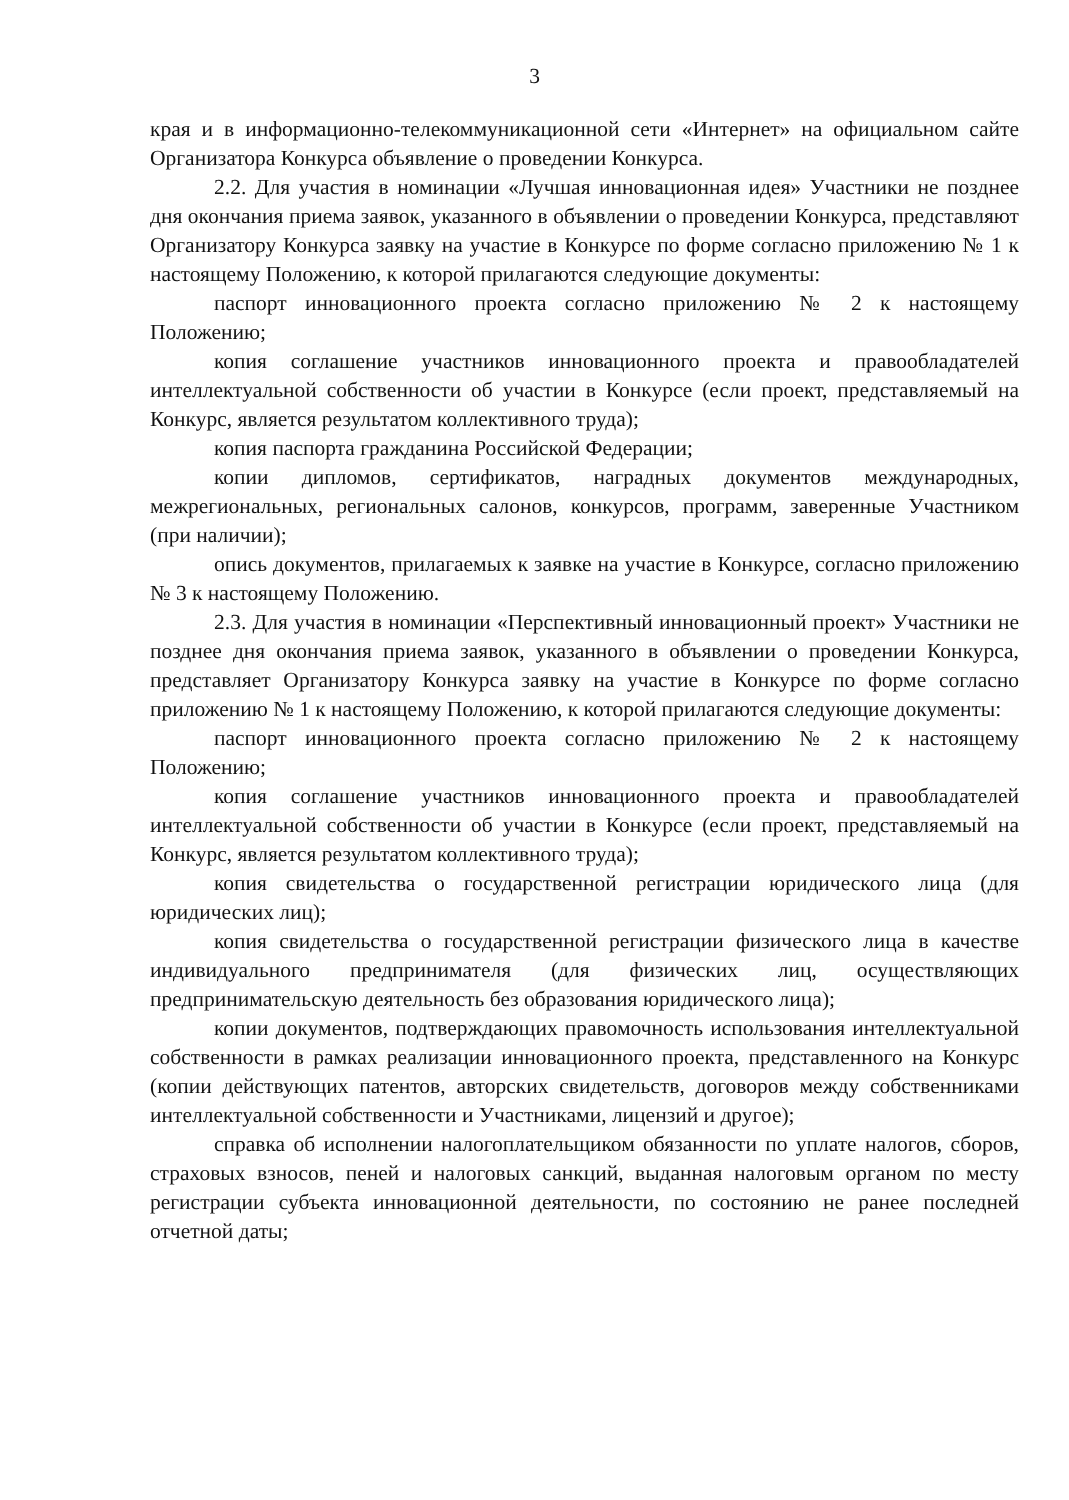3
края и в информационно-телекоммуникационной сети «Интернет» на официальном сайте Организатора Конкурса объявление о проведении Конкурса.
2.2. Для участия в номинации «Лучшая инновационная идея» Участники не позднее дня окончания приема заявок, указанного в объявлении о проведении Конкурса, представляют Организатору Конкурса заявку на участие в Конкурсе по форме согласно приложению № 1 к настоящему Положению, к которой прилагаются следующие документы:
паспорт инновационного проекта согласно приложению № 2 к настоящему Положению;
копия соглашение участников инновационного проекта и правообладателей интеллектуальной собственности об участии в Конкурсе (если проект, представляемый на Конкурс, является результатом коллективного труда);
копия паспорта гражданина Российской Федерации;
копии дипломов, сертификатов, наградных документов международных, межрегиональных, региональных салонов, конкурсов, программ, заверенные Участником (при наличии);
опись документов, прилагаемых к заявке на участие в Конкурсе, согласно приложению № 3 к настоящему Положению.
2.3. Для участия в номинации «Перспективный инновационный проект» Участники не позднее дня окончания приема заявок, указанного в объявлении о проведении Конкурса, представляет Организатору Конкурса заявку на участие в Конкурсе по форме согласно приложению № 1 к настоящему Положению, к которой прилагаются следующие документы:
паспорт инновационного проекта согласно приложению № 2 к настоящему Положению;
копия соглашение участников инновационного проекта и правообладателей интеллектуальной собственности об участии в Конкурсе (если проект, представляемый на Конкурс, является результатом коллективного труда);
копия свидетельства о государственной регистрации юридического лица (для юридических лиц);
копия свидетельства о государственной регистрации физического лица в качестве индивидуального предпринимателя (для физических лиц, осуществляющих предпринимательскую деятельность без образования юридического лица);
копии документов, подтверждающих правомочность использования интеллектуальной собственности в рамках реализации инновационного проекта, представленного на Конкурс (копии действующих патентов, авторских свидетельств, договоров между собственниками интеллектуальной собственности и Участниками, лицензий и другое);
справка об исполнении налогоплательщиком обязанности по уплате налогов, сборов, страховых взносов, пеней и налоговых санкций, выданная налоговым органом по месту регистрации субъекта инновационной деятельности, по состоянию не ранее последней отчетной даты;